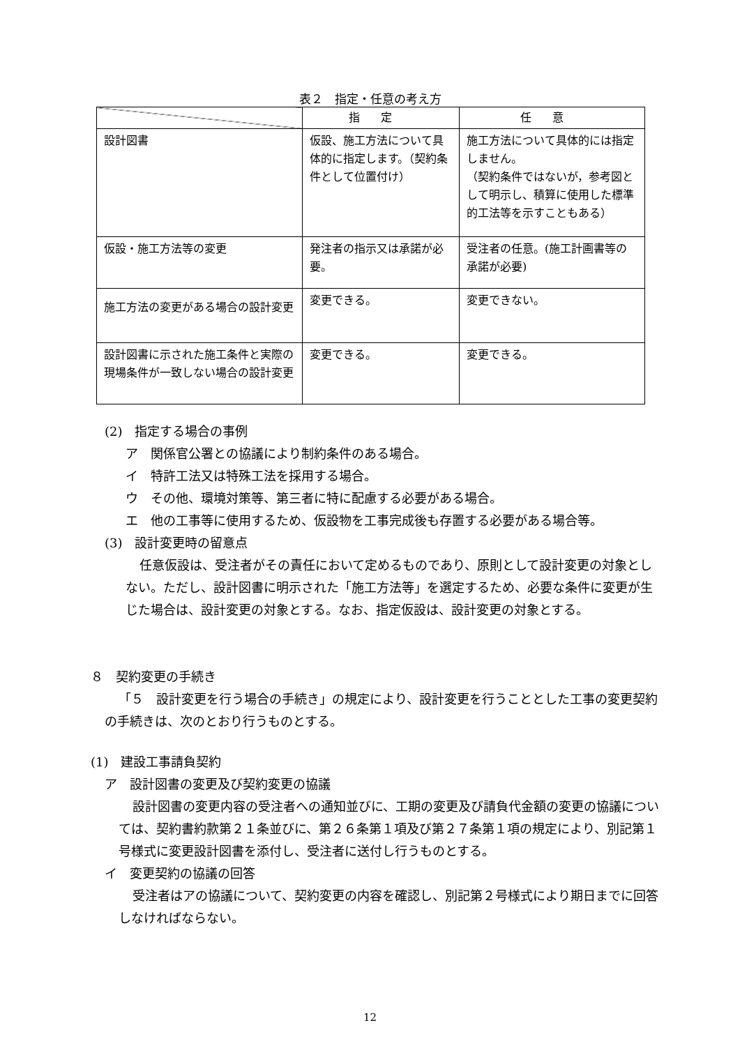表２　指定・任意の考え方
| | 指定 | 任意 |
| --- | --- | --- |
| 設計図書 | 仮設、施工方法について具体的に指定します。（契約条件として位置付け） | 施工方法について具体的には指定しません。 （契約条件ではないが，参考図として明示し、積算に使用した標準的工法等を示すこともある） |
| 仮設・施工方法等の変更 | 発注者の指示又は承諾が必要。 | 受注者の任意。(施工計画書等の承諾が必要) |
| 施工方法の変更がある場合の設計変更 | 変更できる。 | 変更できない。 |
| 設計図書に示された施工条件と実際の現場条件が一致しない場合の設計変更 | 変更できる。 | 変更できる。 |
(2)　指定する場合の事例
ア　関係官公署との協議により制約条件のある場合。
イ　特許工法又は特殊工法を採用する場合。
ウ　その他、環境対策等、第三者に特に配慮する必要がある場合。
エ　他の工事等に使用するため、仮設物を工事完成後も存置する必要がある場合等。
(3)　設計変更時の留意点
任意仮設は、受注者がその責任において定めるものであり、原則として設計変更の対象としない。ただし、設計図書に明示された「施工方法等」を選定するため、必要な条件に変更が生じた場合は、設計変更の対象とする。なお、指定仮設は、設計変更の対象とする。
８　契約変更の手続き
「５　設計変更を行う場合の手続き」の規定により、設計変更を行うこととした工事の変更契約の手続きは、次のとおり行うものとする。
(1)　建設工事請負契約
ア　設計図書の変更及び契約変更の協議
設計図書の変更内容の受注者への通知並びに、工期の変更及び請負代金額の変更の協議については、契約書約款第２１条並びに、第２６条第１項及び第２７条第１項の規定により、別記第１号様式に変更設計図書を添付し、受注者に送付し行うものとする。
イ　変更契約の協議の回答
受注者はアの協議について、契約変更の内容を確認し、別記第２号様式により期日までに回答しなければならない。
12